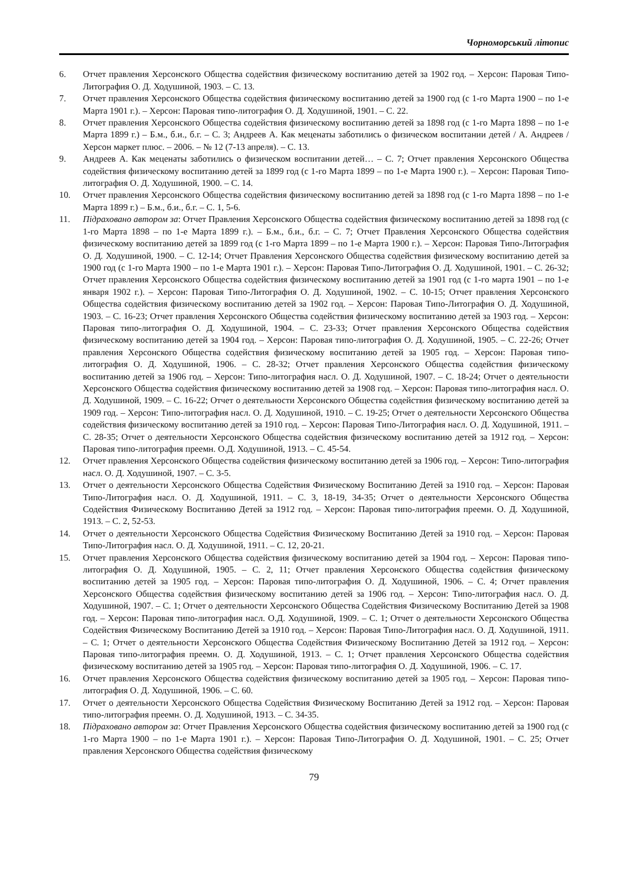Чорноморський літопис
6. Отчет правления Херсонского Общества содействия физическому воспитанию детей за 1902 год. – Херсон: Паровая Типо-Литография О. Д. Ходушиной, 1903. – С. 13.
7. Отчет правления Херсонского Общества содействия физическому воспитанию детей за 1900 год (с 1-го Марта 1900 – по 1-е Марта 1901 г.). – Херсон: Паровая типо-литография О. Д. Ходушиной, 1901. – С. 22.
8. Отчет правления Херсонского Общества содействия физическому воспитанию детей за 1898 год (с 1-го Марта 1898 – по 1-е Марта 1899 г.) – Б.м., б.и., б.г. – С. 3; Андреев А. Как меценаты заботились о физическом воспитании детей / А. Андреев / Херсон маркет плюс. – 2006. – № 12 (7-13 апреля). – С. 13.
9. Андреев А. Как меценаты заботились о физическом воспитании детей… – С. 7; Отчет правления Херсонского Общества содействия физическому воспитанию детей за 1899 год (с 1-го Марта 1899 – по 1-е Марта 1900 г.). – Херсон: Паровая Типо-литография О. Д. Ходушиной, 1900. – С. 14.
10. Отчет правления Херсонского Общества содействия физическому воспитанию детей за 1898 год (с 1-го Марта 1898 – по 1-е Марта 1899 г.) – Б.м., б.и., б.г. – С. 1, 5-6.
11. Підраховано автором за: Отчет Правления Херсонского Общества содействия физическому воспитанию детей за 1898 год (с 1-го Марта 1898 – по 1-е Марта 1899 г.). – Б.м., б.и., б.г. – С. 7; Отчет Правления Херсонского Общества содействия физическому воспитанию детей за 1899 год (с 1-го Марта 1899 – по 1-е Марта 1900 г.). – Херсон: Паровая Типо-Литография О. Д. Ходушиной, 1900. – С. 12-14; Отчет Правления Херсонского Общества содействия физическому воспитанию детей за 1900 год (с 1-го Марта 1900 – по 1-е Марта 1901 г.). – Херсон: Паровая Типо-Литография О. Д. Ходушиной, 1901. – С. 26-32; Отчет правления Херсонского Общества содействия физическому воспитанию детей за 1901 год (с 1-го марта 1901 – по 1-е января 1902 г.). – Херсон: Паровая Типо-Литография О. Д. Ходушиной, 1902. – С. 10-15; Отчет правления Херсонского Общества содействия физическому воспитанию детей за 1902 год. – Херсон: Паровая Типо-Литография О. Д. Ходушиной, 1903. – С. 16-23; Отчет правления Херсонского Общества содействия физическому воспитанию детей за 1903 год. – Херсон: Паровая типо-литография О. Д. Ходушиной, 1904. – С. 23-33; Отчет правления Херсонского Общества содействия физическому воспитанию детей за 1904 год. – Херсон: Паровая типо-литография О. Д. Ходушиной, 1905. – С. 22-26; Отчет правления Херсонского Общества содействия физическому воспитанию детей за 1905 год. – Херсон: Паровая типо-литография О. Д. Ходушиной, 1906. – С. 28-32; Отчет правления Херсонского Общества содействия физическому воспитанию детей за 1906 год. – Херсон: Типо-литография насл. О. Д. Ходушиной, 1907. – С. 18-24; Отчет о деятельности Херсонского Общества содействия физическому воспитанию детей за 1908 год. – Херсон: Паровая типо-литография насл. О. Д. Ходушиной, 1909. – С. 16-22; Отчет о деятельности Херсонского Общества содействия физическому воспитанию детей за 1909 год. – Херсон: Типо-литография насл. О. Д. Ходушиной, 1910. – С. 19-25; Отчет о деятельности Херсонского Общества содействия физическому воспитанию детей за 1910 год. – Херсон: Паровая Типо-Литография насл. О. Д. Ходушиной, 1911. – С. 28-35; Отчет о деятельности Херсонского Общества содействия физическому воспитанию детей за 1912 год. – Херсон: Паровая типо-литография преемн. О.Д. Ходушиной, 1913. – С. 45-54.
12. Отчет правления Херсонского Общества содействия физическому воспитанию детей за 1906 год. – Херсон: Типо-литография насл. О. Д. Ходушиной, 1907. – С. 3-5.
13. Отчет о деятельности Херсонского Общества Содействия Физическому Воспитанию Детей за 1910 год. – Херсон: Паровая Типо-Литография насл. О. Д. Ходушиной, 1911. – С. 3, 18-19, 34-35; Отчет о деятельности Херсонского Общества Содействия Физическому Воспитанию Детей за 1912 год. – Херсон: Паровая типо-литография преемн. О. Д. Ходушиной, 1913. – С. 2, 52-53.
14. Отчет о деятельности Херсонского Общества Содействия Физическому Воспитанию Детей за 1910 год. – Херсон: Паровая Типо-Литография насл. О. Д. Ходушиной, 1911. – С. 12, 20-21.
15. Отчет правления Херсонского Общества содействия физическому воспитанию детей за 1904 год. – Херсон: Паровая типо-литография О. Д. Ходушиной, 1905. – С. 2, 11; Отчет правления Херсонского Общества содействия физическому воспитанию детей за 1905 год. – Херсон: Паровая типо-литография О. Д. Ходушиной, 1906. – С. 4; Отчет правления Херсонского Общества содействия физическому воспитанию детей за 1906 год. – Херсон: Типо-литография насл. О. Д. Ходушиной, 1907. – С. 1; Отчет о деятельности Херсонского Общества Содействия Физическому Воспитанию Детей за 1908 год. – Херсон: Паровая типо-литография насл. О.Д. Ходушиной, 1909. – С. 1; Отчет о деятельности Херсонского Общества Содействия Физическому Воспитанию Детей за 1910 год. – Херсон: Паровая Типо-Литография насл. О. Д. Ходушиной, 1911. – С. 1; Отчет о деятельности Херсонского Общества Содействия Физическому Воспитанию Детей за 1912 год. – Херсон: Паровая типо-литография преемн. О. Д. Ходушиной, 1913. – С. 1; Отчет правления Херсонского Общества содействия физическому воспитанию детей за 1905 год. – Херсон: Паровая типо-литография О. Д. Ходушиной, 1906. – С. 17.
16. Отчет правления Херсонского Общества содействия физическому воспитанию детей за 1905 год. – Херсон: Паровая типо-литография О. Д. Ходушиной, 1906. – С. 60.
17. Отчет о деятельности Херсонского Общества Содействия Физическому Воспитанию Детей за 1912 год. – Херсон: Паровая типо-литография преемн. О. Д. Ходушиной, 1913. – С. 34-35.
18. Підраховано автором за: Отчет Правления Херсонского Общества содействия физическому воспитанию детей за 1900 год (с 1-го Марта 1900 – по 1-е Марта 1901 г.). – Херсон: Паровая Типо-Литография О. Д. Ходушиной, 1901. – С. 25; Отчет правления Херсонского Общества содействия физическому
79